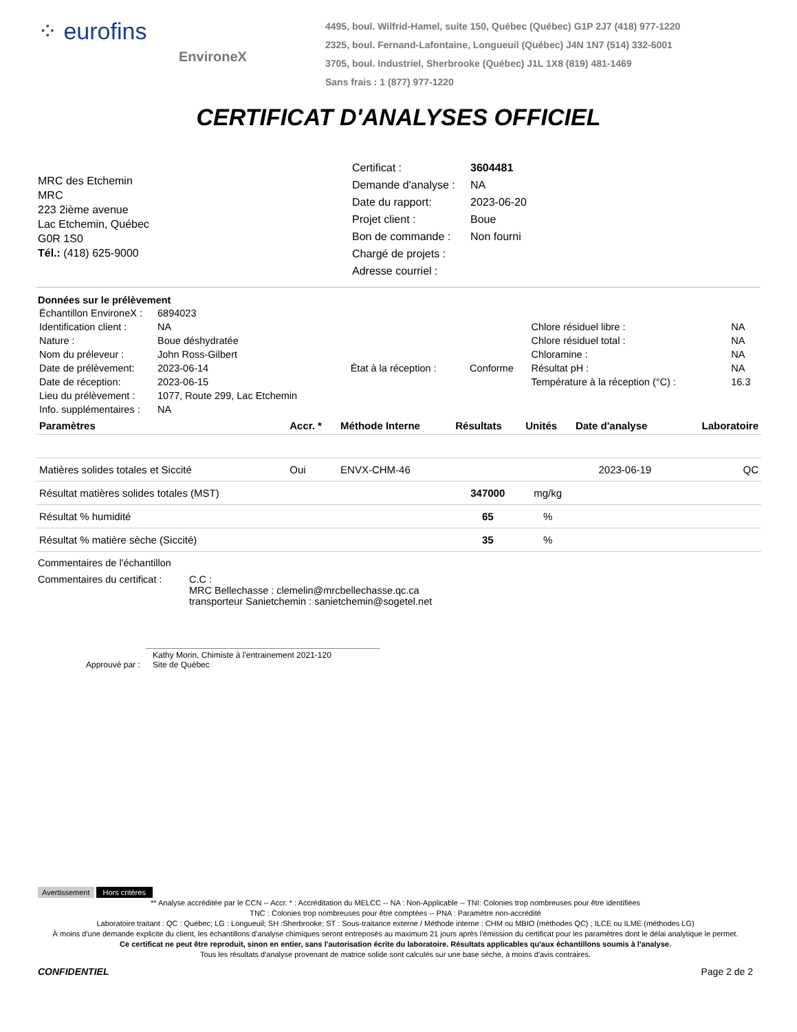⁘ eurofins
EnvironeX
4495, boul. Wilfrid-Hamel, suite 150, Québec (Québec) G1P 2J7 (418) 977-1220
2325, boul. Fernand-Lafontaine, Longueuil (Québec) J4N 1N7 (514) 332-6001
3705, boul. Industriel, Sherbrooke (Québec) J1L 1X8 (819) 481-1469
Sans frais : 1 (877) 977-1220
CERTIFICAT D'ANALYSES OFFICIEL
MRC des Etchemin
MRC
223 2ième avenue
Lac Etchemin, Québec
G0R 1S0
Tél.: (418) 625-9000
| Certificat : | 3604481 |
| Demande d'analyse : | NA |
| Date du rapport: | 2023-06-20 |
| Projet client : | Boue |
| Bon de commande : | Non fourni |
| Chargé de projets : | |
| Adresse courriel : | |
Données sur le prélèvement
| Échantillon EnvironeX : | 6894023 | | | | |
| Identification client : | NA | | | Chlore résiduel libre : | NA |
| Nature : | Boue déshydratée | | | Chlore résiduel total : | NA |
| Nom du préleveur : | John Ross-Gilbert | | | Chloramine : | NA |
| Date de prélèvement: | 2023-06-14 | État à la réception : | Conforme | Résultat pH : | NA |
| Date de réception: | 2023-06-15 | | | Température à la réception (°C) : | 16.3 |
| Lieu du prélèvement : | 1077, Route 299, Lac Etchemin | | | | |
| Info. supplémentaires : | NA | | | | |
| Paramètres | Accr. * | Méthode Interne | Résultats | Unités | Date d'analyse | Laboratoire |
| --- | --- | --- | --- | --- | --- | --- |
| Matières solides totales et Siccité | Oui | ENVX-CHM-46 | | | 2023-06-19 | QC |
| Résultat matières solides totales (MST) | | | 347000 | mg/kg | | |
| Résultat % humidité | | | 65 | % | | |
| Résultat % matière sèche (Siccité) | | | 35 | % | | |
Commentaires de l'échantillon
Commentaires du certificat :
C.C :
MRC Bellechasse : clemelin@mrcbellechasse.qc.ca
transporteur Sanietchemin : sanietchemin@sogetel.net
Approuvé par : Kathy Morin, Chimiste à l'entrainement 2021-120
Site de Québec
Avertissement Hors critères
** Analyse accréditée par le CCN -- Accr. * : Accréditation du MELCC -- NA : Non-Applicable -- TNI: Colonies trop nombreuses pour être identifiées
TNC : Colonies trop nombreuses pour être comptées -- PNA : Paramètre non-accrédité
Laboratoire traitant : QC : Québec; LG : Longueuil; SH :Sherbrooke; ST : Sous-traitance externe / Méthode interne : CHM ou MBIO (méthodes QC) ; ILCE ou ILME (méthodes LG)
À moins d'une demande explicite du client, les échantillons d'analyse chimiques seront entreposés au maximum 21 jours après l'émission du certificat pour les paramètres dont le délai analytique le permet.
Ce certificat ne peut être reproduit, sinon en entier, sans l'autorisation écrite du laboratoire. Résultats applicables qu'aux échantillons soumis à l'analyse.
Tous les résultats d'analyse provenant de matrice solide sont calculés sur une base sèche, à moins d'avis contraires.
CONFIDENTIEL Page 2 de 2